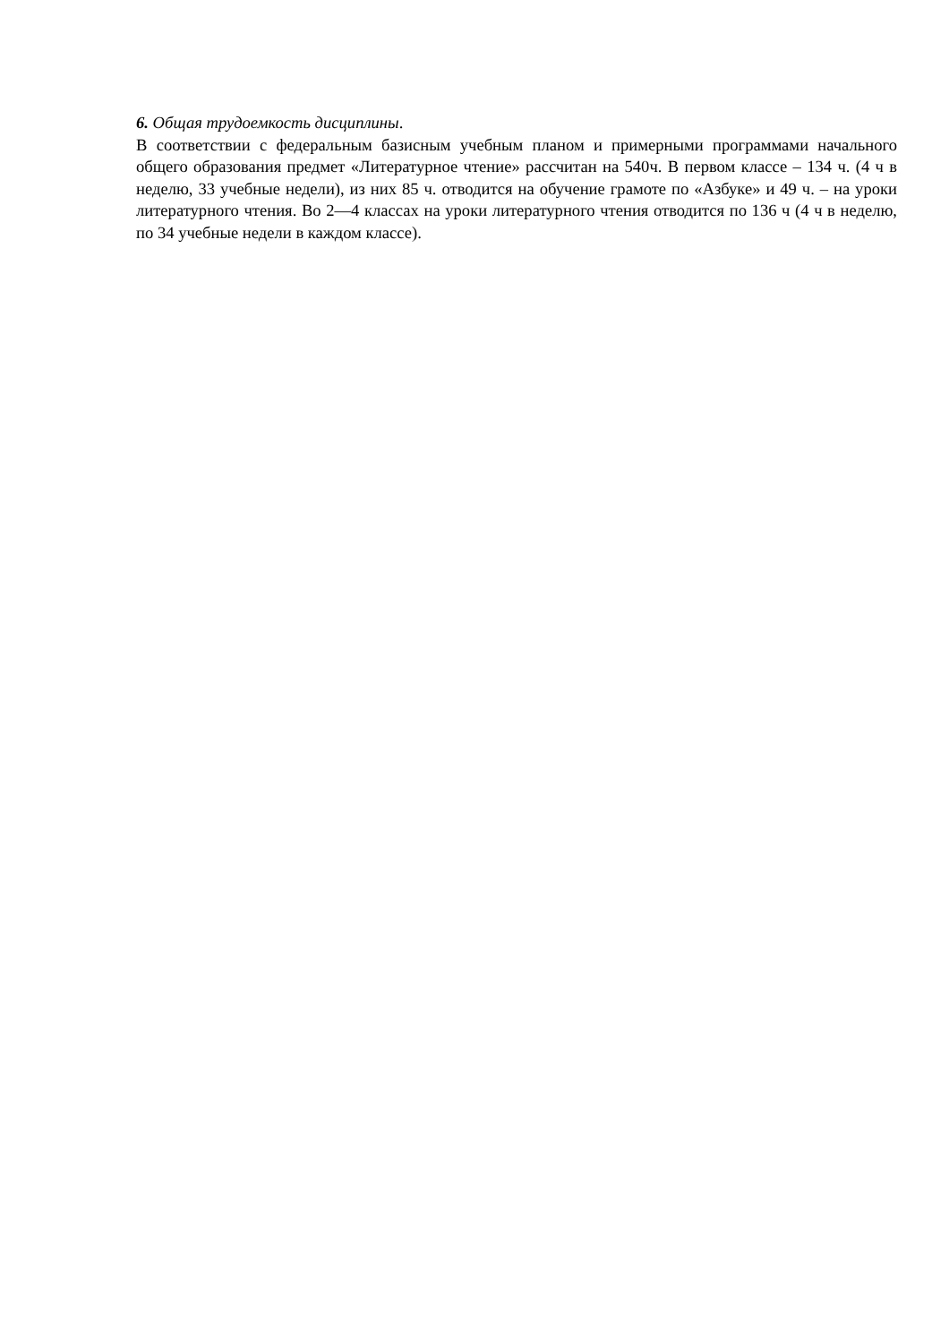6. Общая трудоемкость дисциплины.
В соответствии с федеральным базисным учебным планом и примерными программами начального общего образования предмет «Литературное чтение» рассчитан на 540ч. В первом классе – 134 ч. (4 ч в неделю, 33 учебные недели), из них 85 ч. отводится на обучение грамоте по «Азбуке» и 49 ч. – на уроки литературного чтения. Во 2—4 классах на уроки литературного чтения отводится по 136 ч (4 ч в неделю, по 34 учебные недели в каждом классе).